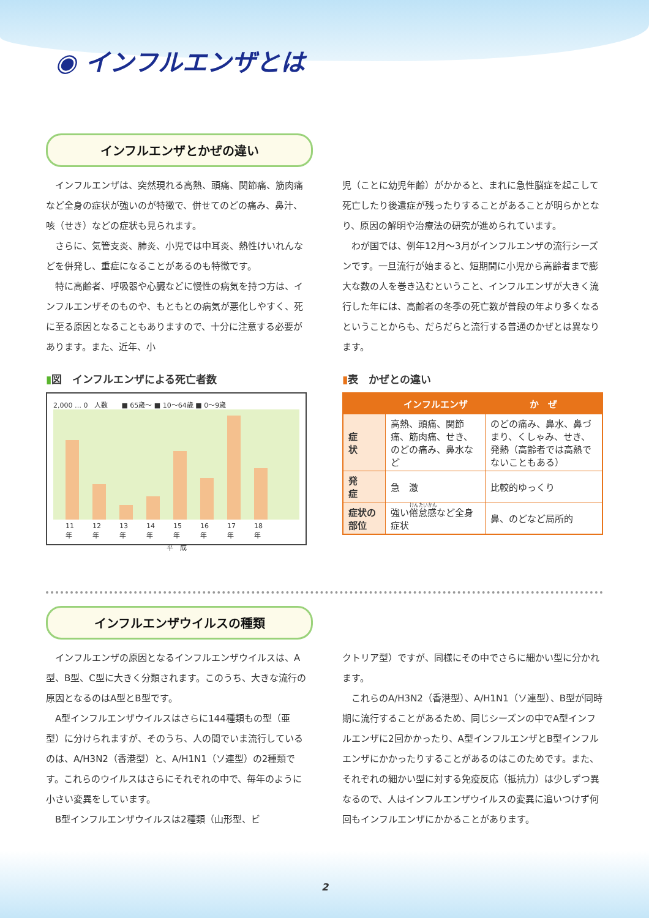◉ インフルエンザとは
インフルエンザとかぜの違い
インフルエンザは、突然現れる高熱、頭痛、関節痛、筋肉痛など全身の症状が強いのが特徴で、併せてのどの痛み、鼻汁、咳（せき）などの症状も見られます。
さらに、気管支炎、肺炎、小児では中耳炎、熱性けいれんなどを併発し、重症になることがあるのも特徴です。
特に高齢者、呼吸器や心臓などに慢性の病気を持つ方は、インフルエンザそのものや、もともとの病気が悪化しやすく、死に至る原因となることもありますので、十分に注意する必要があります。また、近年、小
児（ことに幼児年齢）がかかると、まれに急性脳症を起こして死亡したり後遺症が残ったりすることがあることが明らかとなり、原因の解明や治療法の研究が進められています。
わが国では、例年12月〜3月がインフルエンザの流行シーズンです。一旦流行が始まると、短期間に小児から高齢者まで膨大な数の人を巻き込むということ、インフルエンザが大きく流行した年には、高齢者の冬季の死亡数が普段の年より多くなるということからも、だらだらと流行する普通のかぜとは異なります。
▮図　インフルエンザによる死亡者数
2,000 … 0　人数　　■ 65歳〜 ■ 10〜64歳 ■ 0〜9歳
11年 12年 13年 14年 15年 16年 17年 18年
平　成
▮表　かぜとの違い
| | インフルエンザ | か ぜ |
| --- | --- | --- |
| 症 状 | 高熱、頭痛、関節痛、筋肉痛、せき、のどの痛み、鼻水など | のどの痛み、鼻水、鼻づまり、くしゃみ、せき、発熱（高齢者では高熱でないこともある） |
| 発 症 | 急 激 | 比較的ゆっくり |
| 症状の部位 | 強い 倦怠感 など全身症状 | 鼻、のどなど局所的 |
インフルエンザウイルスの種類
インフルエンザの原因となるインフルエンザウイルスは、A型、B型、C型に大きく分類されます。このうち、大きな流行の原因となるのはA型とB型です。
A型インフルエンザウイルスはさらに144種類もの型（亜型）に分けられますが、そのうち、人の間でいま流行しているのは、A/H3N2（香港型）と、A/H1N1（ソ連型）の2種類です。これらのウイルスはさらにそれぞれの中で、毎年のように小さい変異をしています。
B型インフルエンザウイルスは2種類（山形型、ビ
クトリア型）ですが、同様にその中でさらに細かい型に分かれます。
これらのA/H3N2（香港型）、A/H1N1（ソ連型）、B型が同時期に流行することがあるため、同じシーズンの中でA型インフルエンザに2回かかったり、A型インフルエンザとB型インフルエンザにかかったりすることがあるのはこのためです。また、それぞれの細かい型に対する免疫反応（抵抗力）は少しずつ異なるので、人はインフルエンザウイルスの変異に追いつけず何回もインフルエンザにかかることがあります。
2